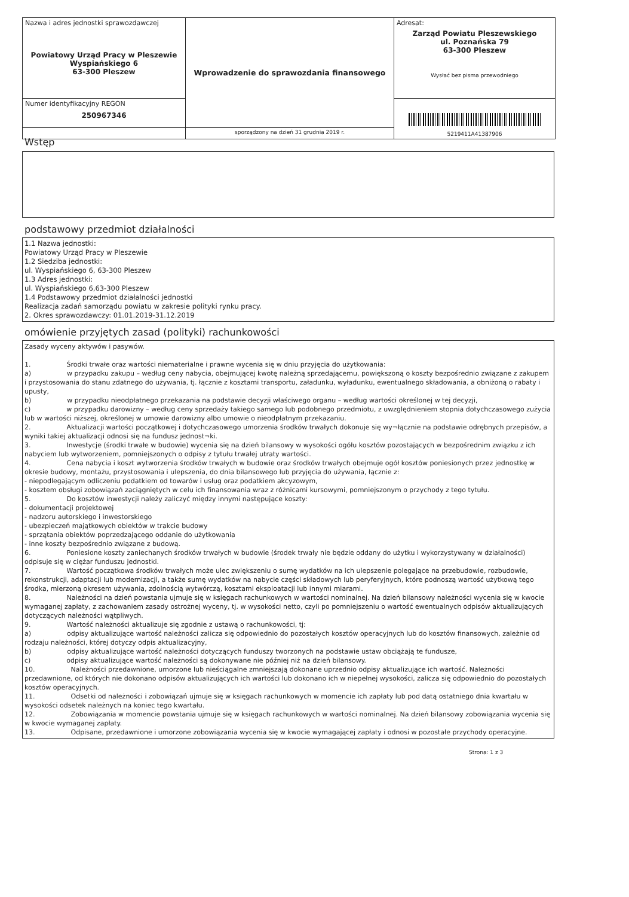| Nazwa i adres jednostki sprawozdawczej Powiatowy Urząd Pracy w Pleszewie Wyspiańskiego 6 63-300 Pleszew | Wprowadzenie do sprawozdania finansowego | Adresat: Zarząd Powiatu Pleszewskiego ul. Poznańska 79 63-300 Pleszew Wysłać bez pisma przewodniego |
| Numer identyfikacyjny REGON 250967346 | | 5219411A41387906 |
| | sporządzony na dzień 31 grudnia 2019 r. | |
Wstęp
podstawowy przedmiot działalności
1.1 Nazwa jednostki:
Powiatowy Urząd Pracy w Pleszewie
1.2 Siedziba jednostki:
ul. Wyspiańskiego 6, 63-300 Pleszew
1.3 Adres jednostki:
ul. Wyspiańskiego 6,63-300 Pleszew
1.4 Podstawowy przedmiot działalności jednostki
Realizacja zadań samorządu powiatu w zakresie polityki rynku pracy.
2. Okres sprawozdawczy: 01.01.2019-31.12.2019
omówienie przyjętych zasad (polityki) rachunkowości
Zasady wyceny aktywów i pasywów.
1. Środki trwałe oraz wartości niematerialne i prawne wycenia się w dniu przyjęcia do użytkowania:
a) w przypadku zakupu – według ceny nabycia, obejmującej kwotę należną sprzedającemu, powiększoną o koszty bezpośrednio związane z zakupem i przystosowania do stanu zdatnego do używania, tj. łącznie z kosztami transportu, załadunku, wyładunku, ewentualnego składowania, a obniżoną o rabaty i upusty,
b) w przypadku nieodpłatnego przekazania na podstawie decyzji właściwego organu – według wartości określonej w tej decyzji,
c) w przypadku darowizny – według ceny sprzedaży takiego samego lub podobnego przedmiotu, z uwzględnieniem stopnia dotychczasowego zużycia lub w wartości niższej, określonej w umowie darowizny albo umowie o nieodpłatnym przekazaniu.
2. Aktualizacji wartości początkowej i dotychczasowego umorzenia środków trwałych dokonuje się wy¬łącznie na podstawie odrębnych przepisów, a wyniki takiej aktualizacji odnosi się na fundusz jednost¬ki.
3. Inwestycje (środki trwałe w budowie) wycenia się na dzień bilansowy w wysokości ogółu kosztów pozostających w bezpośrednim związku z ich nabyciem lub wytworzeniem, pomniejszonych o odpisy z tytułu trwałej utraty wartości.
4. Cena nabycia i koszt wytworzenia środków trwałych w budowie oraz środków trwałych obejmuje ogół kosztów poniesionych przez jednostkę w okresie budowy, montażu, przystosowania i ulepszenia, do dnia bilansowego lub przyjęcia do używania, łącznie z:
- niepodlegającym odliczeniu podatkiem od towarów i usług oraz podatkiem akcyzowym,
- kosztem obsługi zobowiązań zaciągniętych w celu ich finansowania wraz z różnicami kursowymi, pomniejszonym o przychody z tego tytułu.
5. Do kosztów inwestycji należy zaliczyć między innymi następujące koszty:
- dokumentacji projektowej
- nadzoru autorskiego i inwestorskiego
- ubezpieczeń majątkowych obiektów w trakcie budowy
- sprzątania obiektów poprzedzającego oddanie do użytkowania
- inne koszty bezpośrednio związane z budową.
6. Poniesione koszty zaniechanych środków trwałych w budowie (środek trwały nie będzie oddany do użytku i wykorzystywany w działalności) odpisuje się w ciężar funduszu jednostki.
7. Wartość początkowa środków trwałych może ulec zwiększeniu o sumę wydatków na ich ulepszenie polegające na przebudowie, rozbudowie, rekonstrukcji, adaptacji lub modernizacji, a także sumę wydatków na nabycie części składowych lub peryferyjnych, które podnoszą wartość użytkową tego środka, mierzoną okresem używania, zdolnością wytwórczą, kosztami eksploatacji lub innymi miarami.
8. Należności na dzień powstania ujmuje się w księgach rachunkowych w wartości nominalnej. Na dzień bilansowy należności wycenia się w kwocie wymaganej zapłaty, z zachowaniem zasady ostrożnej wyceny, tj. w wysokości netto, czyli po pomniejszeniu o wartość ewentualnych odpisów aktualizujących dotyczących należności wątpliwych.
9. Wartość należności aktualizuje się zgodnie z ustawą o rachunkowości, tj:
a) odpisy aktualizujące wartość należności zalicza się odpowiednio do pozostałych kosztów operacyjnych lub do kosztów finansowych, zależnie od rodzaju należności, której dotyczy odpis aktualizacyjny,
b) odpisy aktualizujące wartość należności dotyczących funduszy tworzonych na podstawie ustaw obciążają te fundusze,
c) odpisy aktualizujące wartość należności są dokonywane nie później niż na dzień bilansowy.
10. Należności przedawnione, umorzone lub nieściągalne zmniejszają dokonane uprzednio odpisy aktualizujące ich wartość. Należności przedawnione, od których nie dokonano odpisów aktualizujących ich wartości lub dokonano ich w niepełnej wysokości, zalicza się odpowiednio do pozostałych kosztów operacyjnych.
11. Odsetki od należności i zobowiązań ujmuje się w księgach rachunkowych w momencie ich zapłaty lub pod datą ostatniego dnia kwartału w wysokości odsetek należnych na koniec tego kwartału.
12. Zobowiązania w momencie powstania ujmuje się w księgach rachunkowych w wartości nominalnej. Na dzień bilansowy zobowiązania wycenia się w kwocie wymaganej zapłaty.
13. Odpisane, przedawnione i umorzone zobowiązania wycenia się w kwocie wymagającej zapłaty i odnosi w pozostałe przychody operacyjne.
Strona: 1 z 3